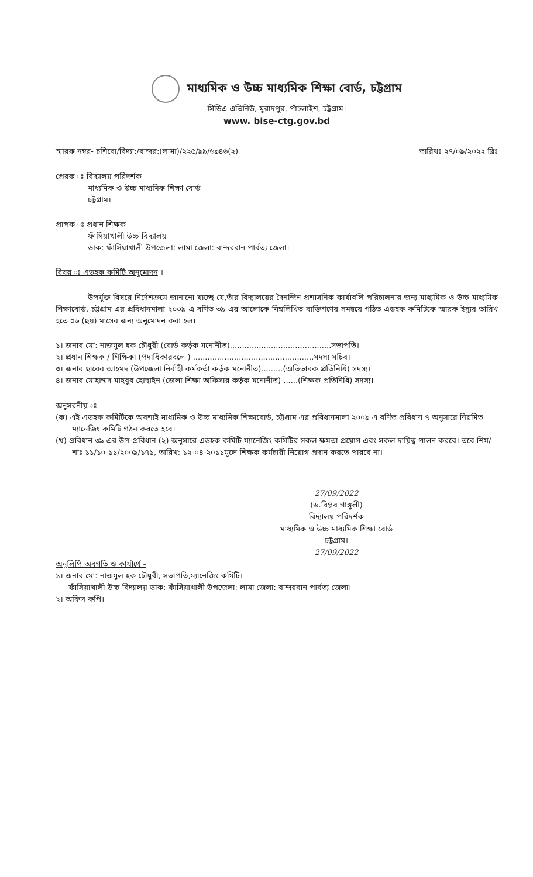মাধ্যমিক ও উচ্চ মাধ্যমিক শিক্ষা বোর্ড, চট্টগ্রাম
সিডিএ এভিনিউ, মুরাদপুর, পাঁচলাইশ, চট্টগ্রাম।
www. bise-ctg.gov.bd
স্মারক নম্বর- চশিবো/বিদ্যা:/বান্দর:(লামা)/২২৫/৯৯/৬৯৪৬(২) তারিখঃ ২৭/০৯/২০২২ খ্রিঃ
প্রেরক ঃ বিদ্যালয় পরিদর্শক
মাধ্যমিক ও উচ্চ মাধ্যমিক শিক্ষা বোর্ড
চট্টগ্রাম।
প্রাপক ঃ প্রধান শিক্ষক
ফাঁসিয়াখালী উচ্চ বিদ্যালয়
ডাক: ফাঁসিয়াখালী উপজেলা: লামা জেলা: বান্দরবান পার্বত্য জেলা।
বিষয় ঃ এডহক কমিটি অনুমোদন ।
উপর্যুক্ত বিষয়ে নির্দেশক্রমে জানানো যাচ্ছে যে,তাঁর বিদ্যালয়ের দৈনন্দিন প্রশাসনিক কার্যাবলি পরিচালনার জন্য মাধ্যমিক ও উচ্চ মাধ্যমিক শিক্ষাবোর্ড, চট্টগ্রাম এর প্রবিধানমালা ২০০৯ এ বর্ণিত ৩৯ এর আলোকে নিম্নলিখিত ব্যক্তিগণের সমন্বয়ে গঠিত এডহক কমিটিকে স্মারক ইস্যুর তারিখ হতে ০৬ (ছয়) মাসের জন্য অনুমোদন করা হল।
১। জনাব মো: নাজমুল হক চৌধুরী (বোর্ড কর্তৃক মনোনীত)..........................................সভাপতি।
২। প্রধান শিক্ষক / শিক্ষিকা (পদাধিকারবলে ) ..................................................সদস্য সচিব।
৩। জনাব ছাবের আহমদ (উপজেলা নির্বাহী কর্মকর্তা কর্তৃক মনোনীত).........(অভিভাবক প্রতিনিধি) সদস্য।
৪। জনাব মোহাম্মদ মাহবুব হোছাইন (জেলা শিক্ষা অফিসার কর্তৃক মনোনীত) ......(শিক্ষক প্রতিনিধি) সদস্য।
অনুসরনীয় ঃ
(ক) এই এডহক কমিটিকে অবশ্যই মাধ্যমিক ও উচ্চ মাধ্যমিক শিক্ষাবোর্ড, চট্টগ্রাম এর প্রবিধানমালা ২০০৯ এ বর্ণিত প্রবিধান ৭ অনুসারে নিয়মিত ম্যানেজিং কমিটি গঠন করতে হবে।
(খ) প্রবিধান ৩৯ এর উপ-প্রবিধান (২) অনুসারে এডহক কমিটি ম্যানেজিং কমিটির সকল ক্ষমতা প্রয়োগ এবং সকল দায়িত্ব পালন করবে। তবে শিম/শাঃ ১১/১০-১১/২০০৯/১৭১, তারিখ: ১২-০৪-২০১১মূলে শিক্ষক কর্মচারী নিয়োগ প্রদান করতে পারবে না।
27/09/2022
(ড.বিপ্লব গাঙ্গুলী)
বিদ্যালয় পরিদর্শক
মাধ্যমিক ও উচ্চ মাধ্যমিক শিক্ষা বোর্ড
চট্টগ্রাম।
27/09/2022
অনুলিপি অবগতি ও কার্যার্থে -
১। জনাব মো: নাজমুল হক চৌধুরী, সভাপতি,ম্যানেজিং কমিটি।
ফাঁসিয়াখালী উচ্চ বিদ্যালয় ডাক: ফাঁসিয়াখালী উপজেলা: লামা জেলা: বান্দরবান পার্বত্য জেলা।
২। অফিস কপি।